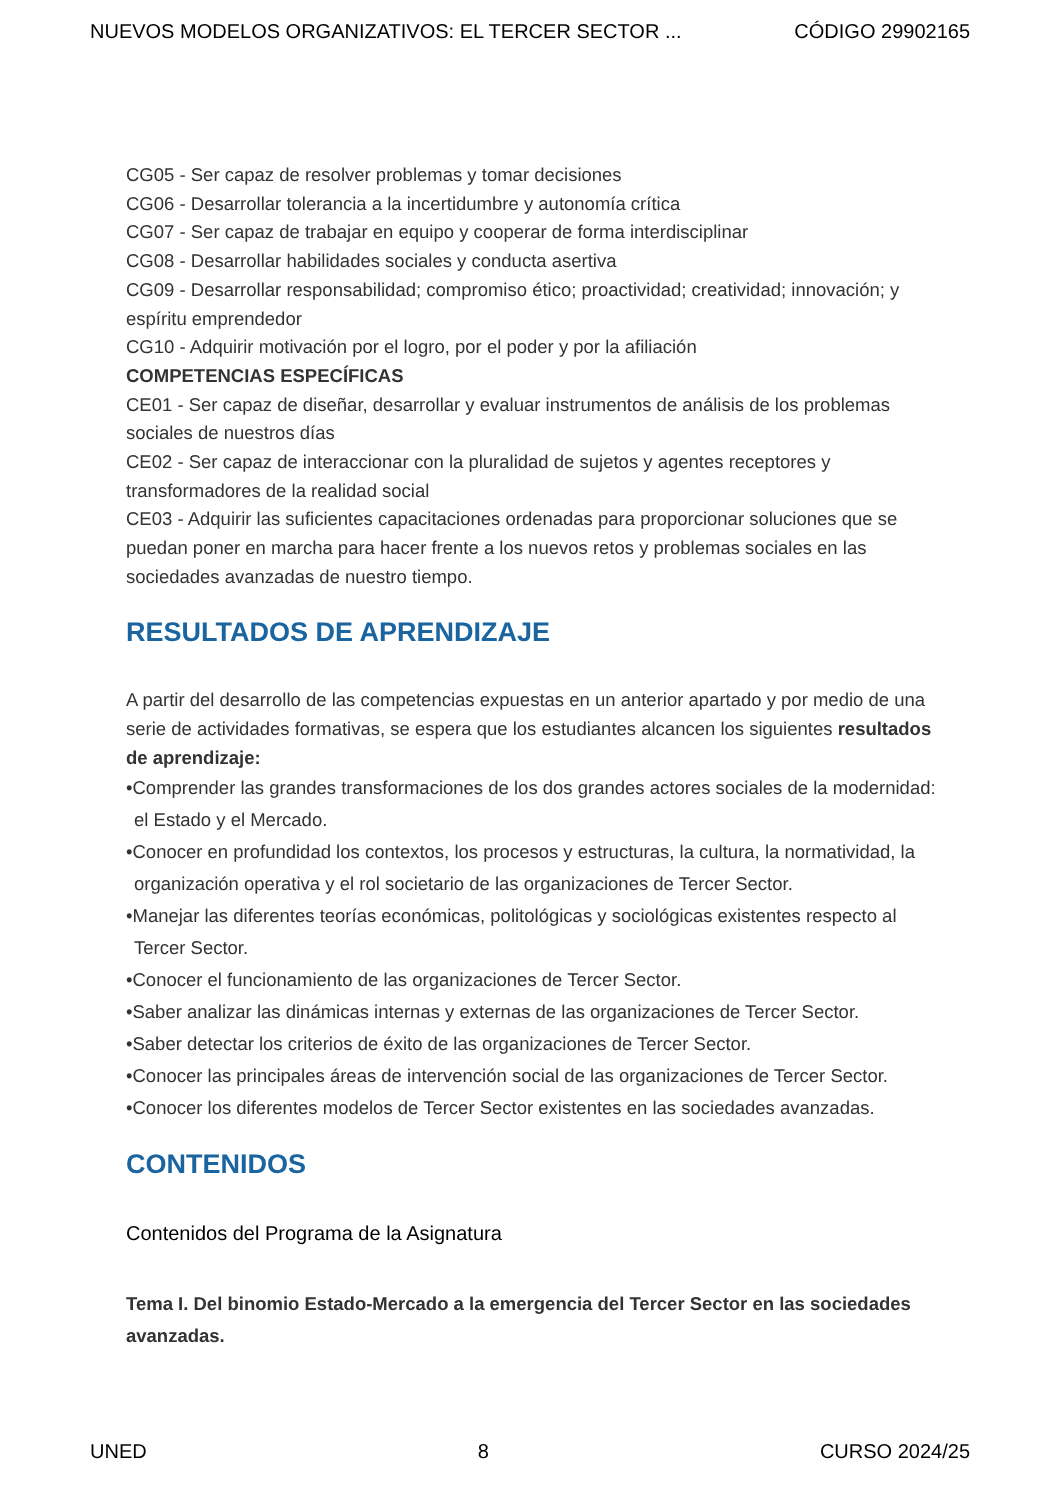NUEVOS MODELOS ORGANIZATIVOS: EL TERCER SECTOR ... CÓDIGO 29902165
CG05 - Ser capaz de resolver problemas y tomar decisiones
CG06 - Desarrollar tolerancia a la incertidumbre y autonomía crítica
CG07 - Ser capaz de trabajar en equipo y cooperar de forma interdisciplinar
CG08 - Desarrollar habilidades sociales y conducta asertiva
CG09 - Desarrollar responsabilidad; compromiso ético; proactividad; creatividad; innovación; y espíritu emprendedor
CG10 - Adquirir motivación por el logro, por el poder y por la afiliación
COMPETENCIAS ESPECÍFICAS
CE01 - Ser capaz de diseñar, desarrollar y evaluar instrumentos de análisis de los problemas sociales de nuestros días
CE02 - Ser capaz de interaccionar con la pluralidad de sujetos y agentes receptores y transformadores de la realidad social
CE03 - Adquirir las suficientes capacitaciones ordenadas para proporcionar soluciones que se puedan poner en marcha para hacer frente a los nuevos retos y problemas sociales en las sociedades avanzadas de nuestro tiempo.
RESULTADOS DE APRENDIZAJE
A partir del desarrollo de las competencias expuestas en un anterior apartado y por medio de una serie de actividades formativas, se espera que los estudiantes alcancen los siguientes resultados de aprendizaje:
•Comprender las grandes transformaciones de los dos grandes actores sociales de la modernidad: el Estado y el Mercado.
•Conocer en profundidad los contextos, los procesos y estructuras, la cultura, la normatividad, la organización operativa y el rol societario de las organizaciones de Tercer Sector.
•Manejar las diferentes teorías económicas, politológicas y sociológicas existentes respecto al Tercer Sector.
•Conocer el funcionamiento de las organizaciones de Tercer Sector.
•Saber analizar las dinámicas internas y externas de las organizaciones de Tercer Sector.
•Saber detectar los criterios de éxito de las organizaciones de Tercer Sector.
•Conocer las principales áreas de intervención social de las organizaciones de Tercer Sector.
•Conocer los diferentes modelos de Tercer Sector existentes en las sociedades avanzadas.
CONTENIDOS
Contenidos del Programa de la Asignatura
Tema I. Del binomio Estado-Mercado a la emergencia del Tercer Sector en las sociedades avanzadas.
UNED 8 CURSO 2024/25